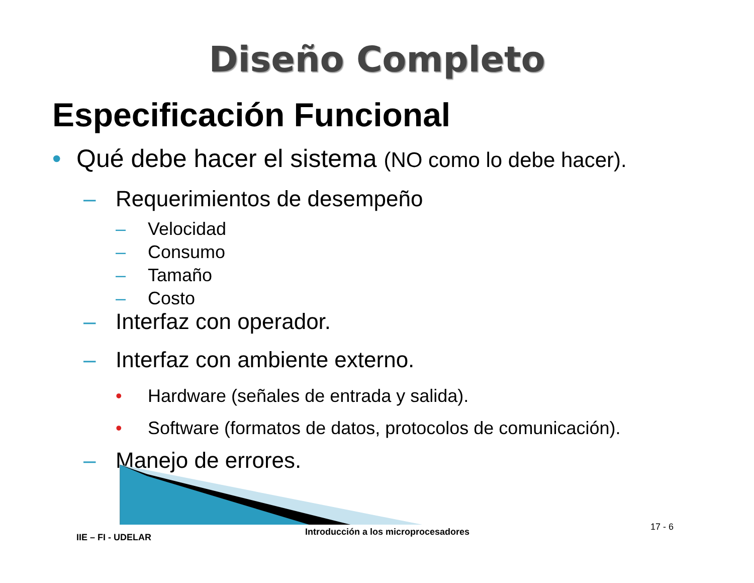Diseño Completo
Especificación Funcional
• Qué debe hacer el sistema (NO como lo debe hacer).
– Requerimientos de desempeño
– Velocidad
– Consumo
– Tamaño
– Costo
– Interfaz con operador.
– Interfaz con ambiente externo.
• Hardware (señales de entrada y salida).
• Software (formatos de datos, protocolos de comunicación).
– Manejo de errores.
IIE – FI - UDELAR
Introducción a los microprocesadores
17 - 6